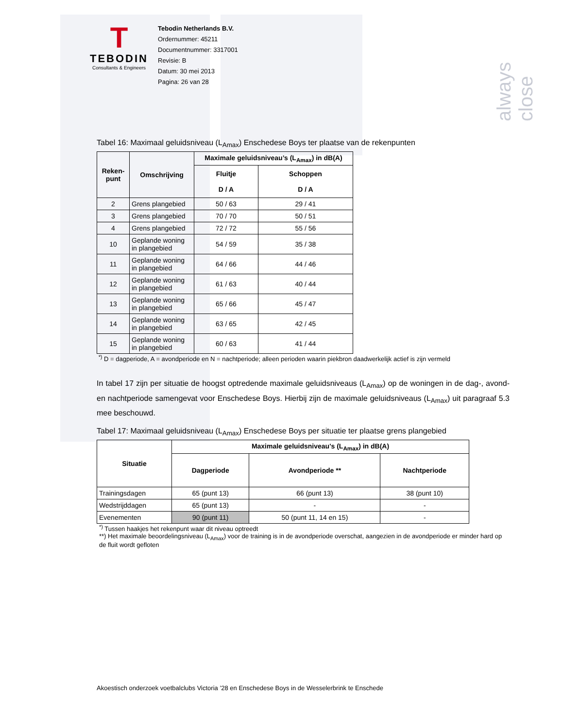always close
T
TEBODIN
Consultants & Engineers
Tebodin Netherlands B.V.
Ordernummer: 45211
Documentnummer: 3317001
Revisie: B
Datum: 30 mei 2013
Pagina: 26 van 28
Tabel 16: Maximaal geluidsniveau (L<sub>Amax</sub>) Enschedese Boys ter plaatse van de rekenpunten
| Reken- punt | Omschrijving | Maximale geluidsniveau’s (L<sub>Amax</sub>) in dB(A) | |
| --- | --- | --- | --- |
| | | Fluitje D / A | Schoppen D / A |
| 2 | Grens plangebied | 50 / 63 | 29 / 41 |
| 3 | Grens plangebied | 70 / 70 | 50 / 51 |
| 4 | Grens plangebied | 72 / 72 | 55 / 56 |
| 10 | Geplande woning in plangebied | 54 / 59 | 35 / 38 |
| 11 | Geplande woning in plangebied | 64 / 66 | 44 / 46 |
| 12 | Geplande woning in plangebied | 61 / 63 | 40 / 44 |
| 13 | Geplande woning in plangebied | 65 / 66 | 45 / 47 |
| 14 | Geplande woning in plangebied | 63 / 65 | 42 / 45 |
| 15 | Geplande woning in plangebied | 60 / 63 | 41 / 44 |
<sup>*)</sup> D = dagperiode, A = avondperiode en N = nachtperiode; alleen perioden waarin piekbron daadwerkelijk actief is zijn vermeld
In tabel 17 zijn per situatie de hoogst optredende maximale geluidsniveaus (L<sub>Amax</sub>) op de woningen in de dag-, avond- en nachtperiode samengevat voor Enschedese Boys. Hierbij zijn de maximale geluidsniveaus (L<sub>Amax</sub>) uit paragraaf 5.3 mee beschouwd.
Tabel 17: Maximaal geluidsniveau (L<sub>Amax</sub>) Enschedese Boys per situatie ter plaatse grens plangebied
| Situatie | Maximale geluidsniveau's (L<sub>Amax</sub>) in dB(A) | | |
| --- | --- | --- | --- |
| | Dagperiode | Avondperiode ** | Nachtperiode |
| Trainingsdagen | 65 (punt 13) | 66 (punt 13) | 38 (punt 10) |
| Wedstrijddagen | 65 (punt 13) | - | - |
| Evenementen | 90 (punt 11) | 50 (punt 11, 14 en 15) | - |
<sup>*)</sup> Tussen haakjes het rekenpunt waar dit niveau optreedt
**) Het maximale beoordelingsniveau (L<sub>Amax</sub>) voor de training is in de avondperiode overschat, aangezien in de avondperiode er minder hard op de fluit wordt gefloten
Akoestisch onderzoek voetbalclubs Victoria ’28 en Enschedese Boys in de Wesselerbrink te Enschede